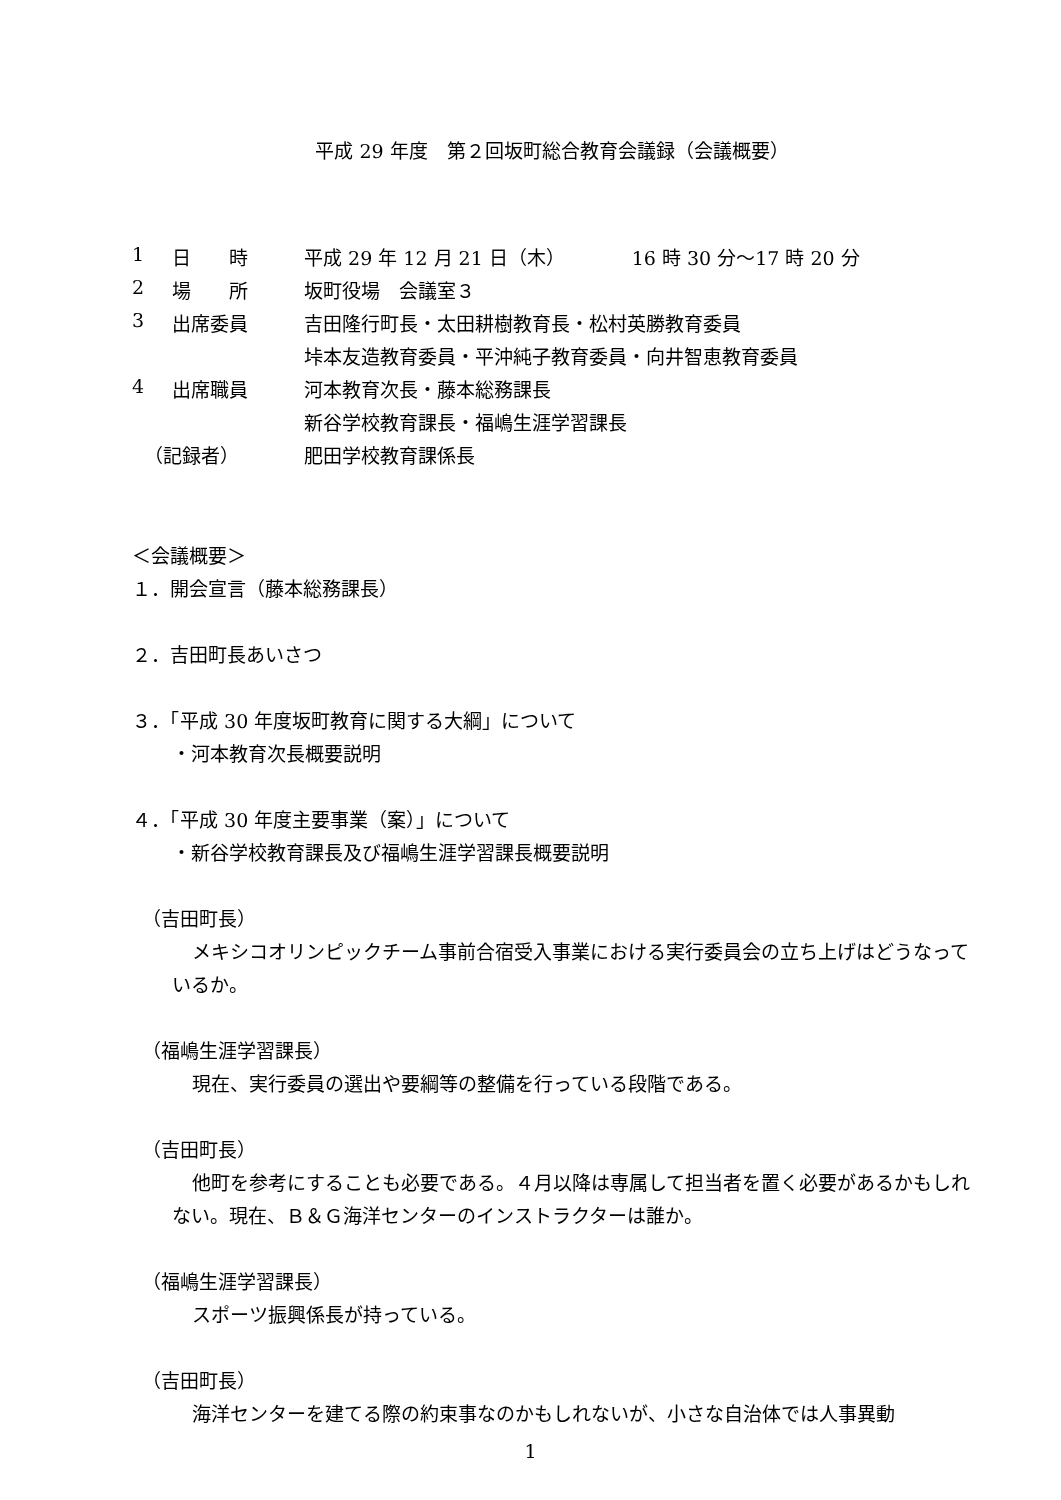平成 29 年度　第２回坂町総合教育会議録（会議概要）
| 1 | 日 時 | 平成 29 年 12 月 21 日（木） 16 時 30 分～17 時 20 分 |
| 2 | 場 所 | 坂町役場 会議室３ |
| 3 | 出席委員 | 吉田隆行町長・太田耕樹教育長・松村英勝教育委員 |
| | | 垰本友造教育委員・平沖純子教育委員・向井智恵教育委員 |
| 4 | 出席職員 | 河本教育次長・藤本総務課長 |
| | | 新谷学校教育課長・福嶋生涯学習課長 |
| （記録者） | | 肥田学校教育課係長 |
＜会議概要＞
１．開会宣言（藤本総務課長）
２．吉田町長あいさつ
３．「平成 30 年度坂町教育に関する大綱」について
・河本教育次長概要説明
４．「平成 30 年度主要事業（案）」について
・新谷学校教育課長及び福嶋生涯学習課長概要説明
（吉田町長）
メキシコオリンピックチーム事前合宿受入事業における実行委員会の立ち上げはどうなっているか。
（福嶋生涯学習課長）
現在、実行委員の選出や要綱等の整備を行っている段階である。
（吉田町長）
他町を参考にすることも必要である。４月以降は専属して担当者を置く必要があるかもしれない。現在、Ｂ＆Ｇ海洋センターのインストラクターは誰か。
（福嶋生涯学習課長）
スポーツ振興係長が持っている。
（吉田町長）
海洋センターを建てる際の約束事なのかもしれないが、小さな自治体では人事異動
1